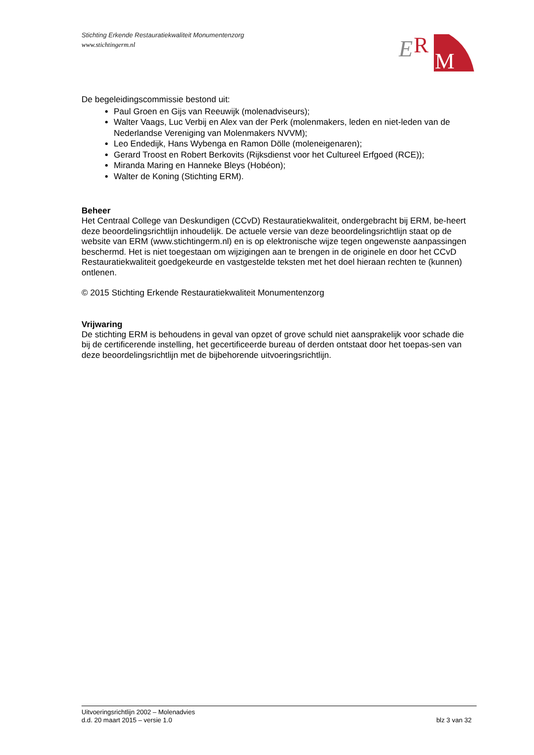Stichting Erkende Restauratiekwaliteit Monumentenzorg
www.stichtingerm.nl
E
R
M
De begeleidingscommissie bestond uit:
Paul Groen en Gijs van Reeuwijk (molenadviseurs);
Walter Vaags, Luc Verbij en Alex van der Perk (molenmakers, leden en niet-leden van de Nederlandse Vereniging van Molenmakers NVVM);
Leo Endedijk, Hans Wybenga en Ramon Dölle (moleneigenaren);
Gerard Troost en Robert Berkovits (Rijksdienst voor het Cultureel Erfgoed (RCE));
Miranda Maring en Hanneke Bleys (Hobéon);
Walter de Koning (Stichting ERM).
Beheer
Het Centraal College van Deskundigen (CCvD) Restauratiekwaliteit, ondergebracht bij ERM, be-heert deze beoordelingsrichtlijn inhoudelijk. De actuele versie van deze beoordelingsrichtlijn staat op de website van ERM (www.stichtingerm.nl) en is op elektronische wijze tegen ongewenste aanpassingen beschermd. Het is niet toegestaan om wijzigingen aan te brengen in de originele en door het CCvD Restauratiekwaliteit goedgekeurde en vastgestelde teksten met het doel hieraan rechten te (kunnen) ontlenen.
© 2015 Stichting Erkende Restauratiekwaliteit Monumentenzorg
Vrijwaring
De stichting ERM is behoudens in geval van opzet of grove schuld niet aansprakelijk voor schade die bij de certificerende instelling, het gecertificeerde bureau of derden ontstaat door het toepas-sen van deze beoordelingsrichtlijn met de bijbehorende uitvoeringsrichtlijn.
Uitvoeringsrichtlijn 2002 – Molenadvies
d.d. 20 maart 2015 – versie 1.0 blz 3 van 32